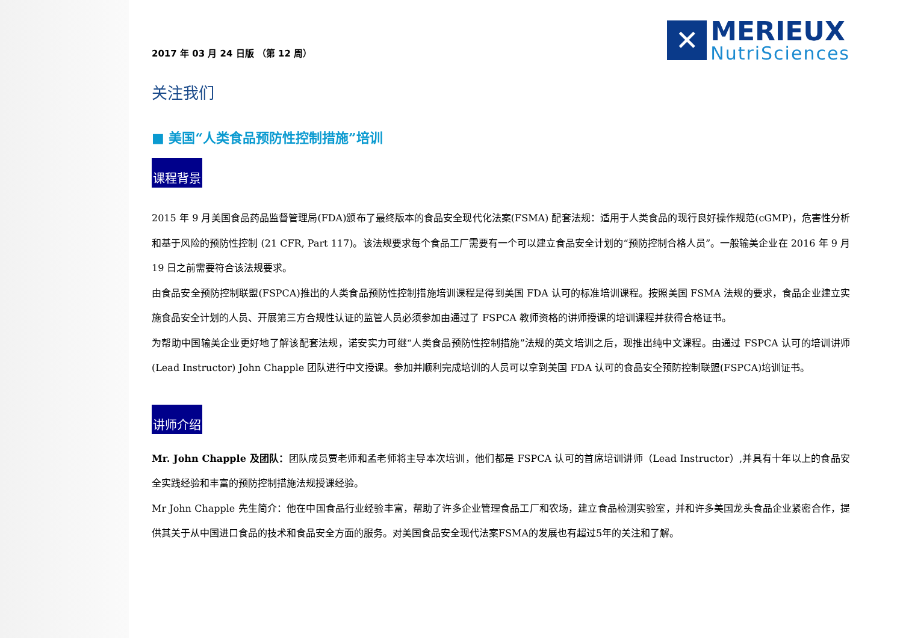2017 年 03 月 24 日版 （第 12 周）
✕
MERIEUX
NutriSciences
关注我们
■ 美国“人类食品预防性控制措施”培训
课程背景
2015 年 9 月美国食品药品监督管理局(FDA)颁布了最终版本的食品安全现代化法案(FSMA) 配套法规：适用于人类食品的现行良好操作规范(cGMP)，危害性分析和基于风险的预防性控制 (21 CFR, Part 117)。该法规要求每个食品工厂需要有一个可以建立食品安全计划的“预防控制合格人员”。一般输美企业在 2016 年 9 月 19 日之前需要符合该法规要求。
由食品安全预防控制联盟(FSPCA)推出的人类食品预防性控制措施培训课程是得到美国 FDA 认可的标准培训课程。按照美国 FSMA 法规的要求，食品企业建立实施食品安全计划的人员、开展第三方合规性认证的监管人员必须参加由通过了 FSPCA 教师资格的讲师授课的培训课程并获得合格证书。
为帮助中国输美企业更好地了解该配套法规，诺安实力可继“人类食品预防性控制措施”法规的英文培训之后，现推出纯中文课程。由通过 FSPCA 认可的培训讲师(Lead Instructor) John Chapple 团队进行中文授课。参加并顺利完成培训的人员可以拿到美国 FDA 认可的食品安全预防控制联盟(FSPCA)培训证书。
讲师介绍
Mr. John Chapple 及团队：团队成员贾老师和孟老师将主导本次培训，他们都是 FSPCA 认可的首席培训讲师（Lead Instructor）,并具有十年以上的食品安全实践经验和丰富的预防控制措施法规授课经验。
Mr John Chapple 先生简介：他在中国食品行业经验丰富，帮助了许多企业管理食品工厂和农场，建立食品检测实验室，并和许多美国龙头食品企业紧密合作，提供其关于从中国进口食品的技术和食品安全方面的服务。对美国食品安全现代法案FSMA的发展也有超过5年的关注和了解。